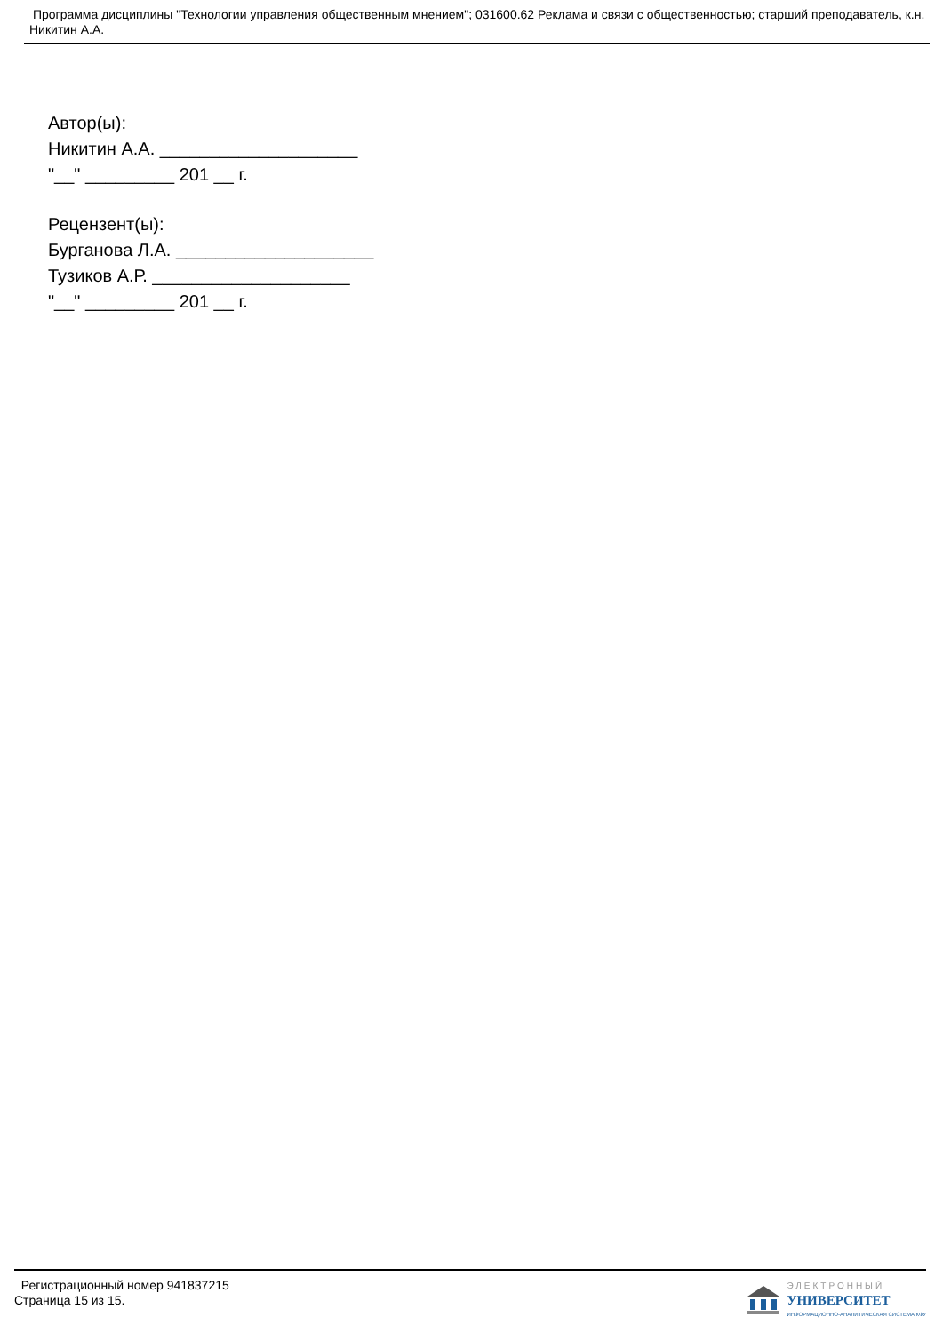Программа дисциплины "Технологии управления общественным мнением"; 031600.62 Реклама и связи с общественностью; старший преподаватель, к.н. Никитин А.А.
Автор(ы):
Никитин А.А. ____________________
"__" _________ 201 __ г.
Рецензент(ы):
Бурганова Л.А. ____________________
Тузиков А.Р. ____________________
"__" _________ 201 __ г.
Регистрационный номер 941837215
Страница 15 из 15.
ЭЛЕКТРОННЫЙ
УНИВЕРСИТЕТ
ИНФОРМАЦИОННО-АНАЛИТИЧЕСКАЯ СИСТЕМА КФУ